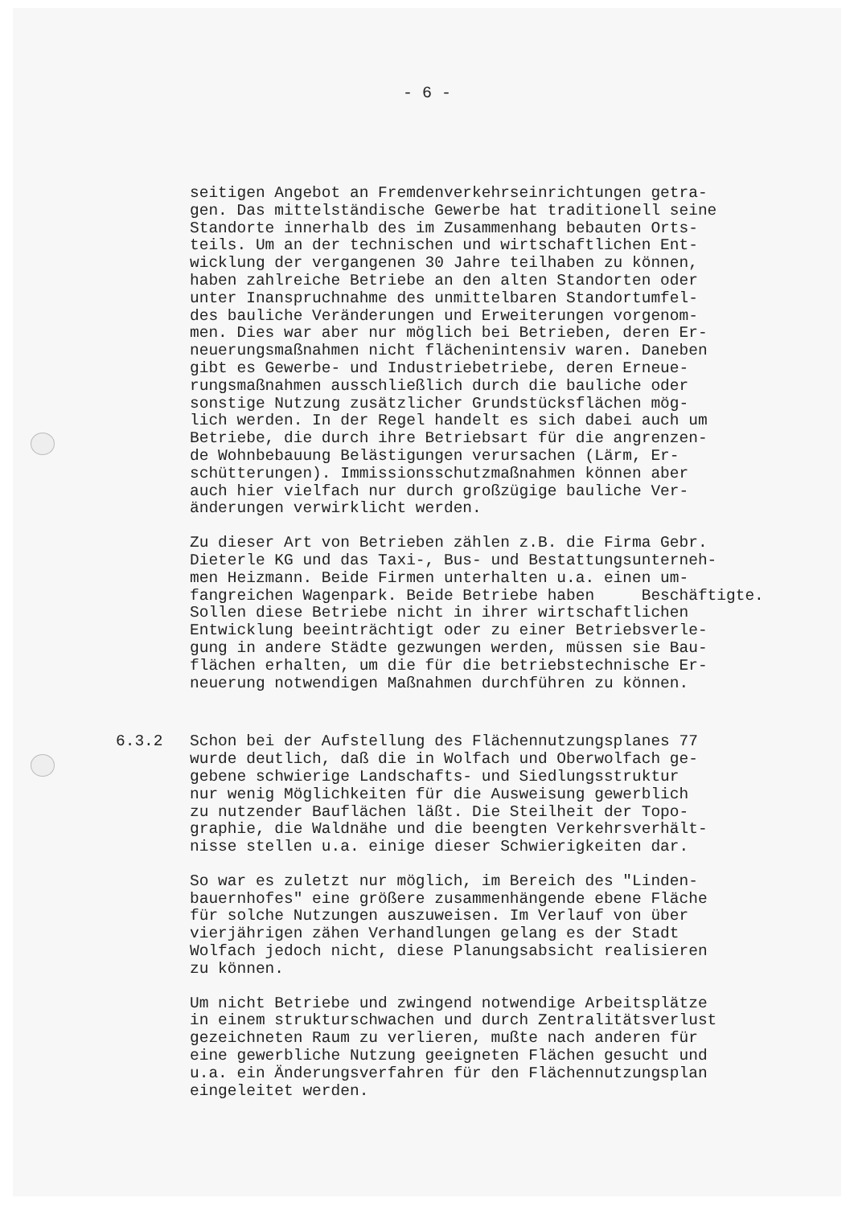- 6 -
seitigen Angebot an Fremdenverkehrseinrichtungen getra- gen. Das mittelständische Gewerbe hat traditionell seine Standorte innerhalb des im Zusammenhang bebauten Orts- teils. Um an der technischen und wirtschaftlichen Ent- wicklung der vergangenen 30 Jahre teilhaben zu können, haben zahlreiche Betriebe an den alten Standorten oder unter Inanspruchnahme des unmittelbaren Standortumfel- des bauliche Veränderungen und Erweiterungen vorgenom- men. Dies war aber nur möglich bei Betrieben, deren Er- neuerungsmaßnahmen nicht flächenintensiv waren. Daneben gibt es Gewerbe- und Industriebetriebe, deren Erneue- rungsmaßnahmen ausschließlich durch die bauliche oder sonstige Nutzung zusätzlicher Grundstücksflächen mög- lich werden. In der Regel handelt es sich dabei auch um Betriebe, die durch ihre Betriebsart für die angrenzen- de Wohnbebauung Belästigungen verursachen (Lärm, Er- schütterungen). Immissionsschutzmaßnahmen können aber auch hier vielfach nur durch großzügige bauliche Ver- änderungen verwirklicht werden.
Zu dieser Art von Betrieben zählen z.B. die Firma Gebr. Dieterle KG und das Taxi-, Bus- und Bestattungsunterneh- men Heizmann. Beide Firmen unterhalten u.a. einen um- fangreichen Wagenpark. Beide Betriebe haben Beschäftigte. Sollen diese Betriebe nicht in ihrer wirtschaftlichen Entwicklung beeinträchtigt oder zu einer Betriebsverle- gung in andere Städte gezwungen werden, müssen sie Bau- flächen erhalten, um die für die betriebstechnische Er- neuerung notwendigen Maßnahmen durchführen zu können.
6.3.2 Schon bei der Aufstellung des Flächennutzungsplanes 77 wurde deutlich, daß die in Wolfach und Oberwolfach ge- gebene schwierige Landschafts- und Siedlungsstruktur nur wenig Möglichkeiten für die Ausweisung gewerblich zu nutzender Bauflächen läßt. Die Steilheit der Topo- graphie, die Waldnähe und die beengten Verkehrsverhält- nisse stellen u.a. einige dieser Schwierigkeiten dar.
So war es zuletzt nur möglich, im Bereich des "Linden- bauernhofes" eine größere zusammenhängende ebene Fläche für solche Nutzungen auszuweisen. Im Verlauf von über vierjährigen zähen Verhandlungen gelang es der Stadt Wolfach jedoch nicht, diese Planungsabsicht realisieren zu können.
Um nicht Betriebe und zwingend notwendige Arbeitsplätze in einem strukturschwachen und durch Zentralitätsverlust gezeichneten Raum zu verlieren, mußte nach anderen für eine gewerbliche Nutzung geeigneten Flächen gesucht und u.a. ein Änderungsverfahren für den Flächennutzungsplan eingeleitet werden.